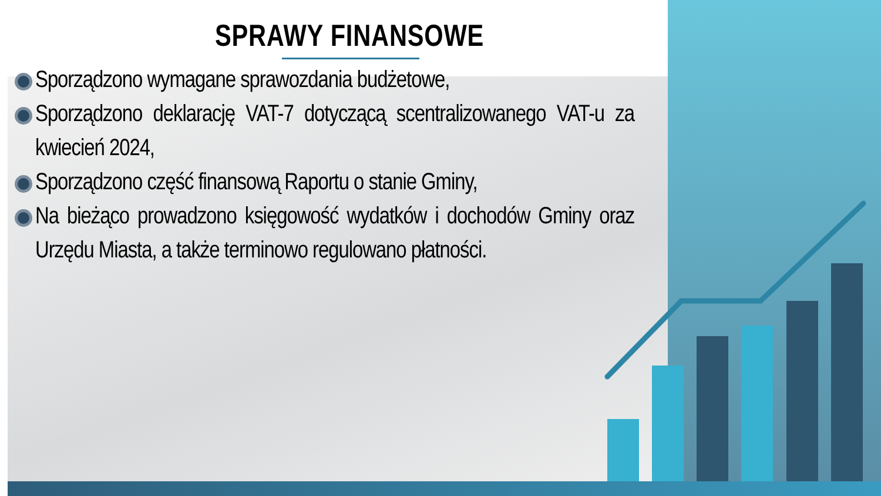SPRAWY FINANSOWE
Sporządzono wymagane sprawozdania budżetowe,
Sporządzono deklarację VAT-7 dotyczącą scentralizowanego VAT-u za kwiecień 2024,
Sporządzono część finansową Raportu o stanie Gminy,
Na bieżąco prowadzono księgowość wydatków i dochodów Gminy oraz Urzędu Miasta, a także terminowo regulowano płatności.